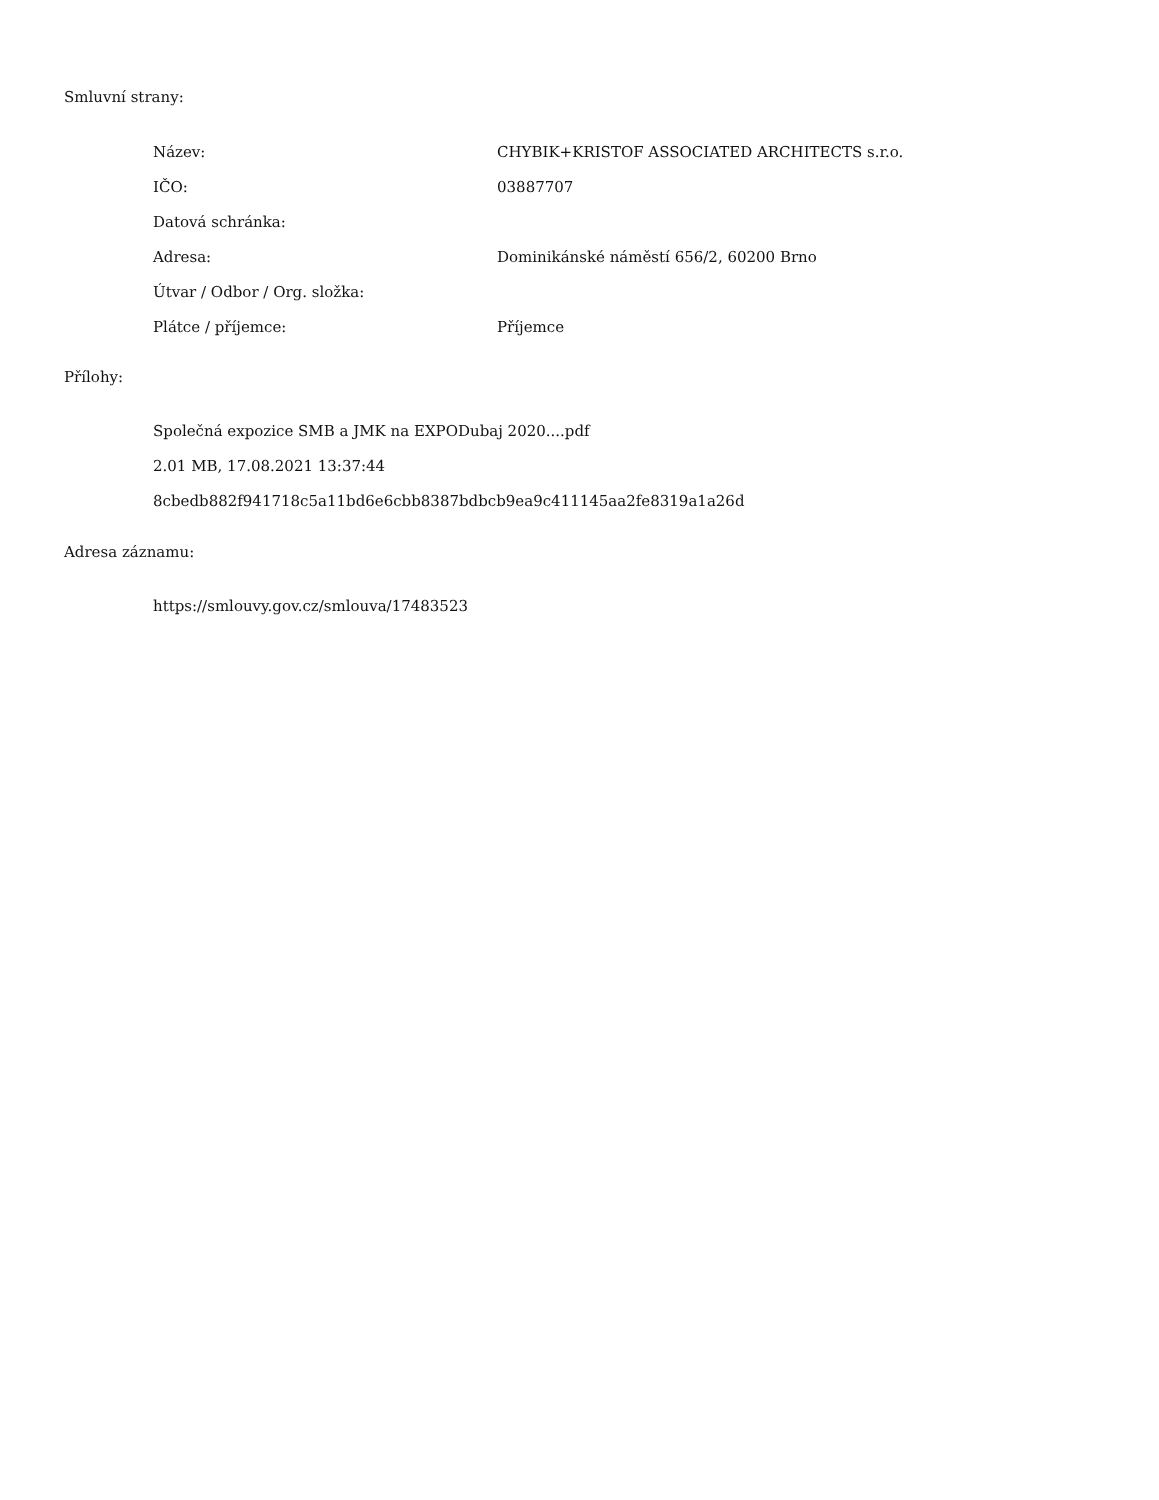Smluvní strany:
| Název: | CHYBIK+KRISTOF ASSOCIATED ARCHITECTS s.r.o. |
| IČO: | 03887707 |
| Datová schránka: | |
| Adresa: | Dominikánské náměstí 656/2, 60200 Brno |
| Útvar / Odbor / Org. složka: | |
| Plátce / příjemce: | Příjemce |
Přílohy:
Společná expozice SMB a JMK na EXPODubaj 2020....pdf
2.01 MB, 17.08.2021 13:37:44
8cbedb882f941718c5a11bd6e6cbb8387bdbcb9ea9c411145aa2fe8319a1a26d
Adresa záznamu:
https://smlouvy.gov.cz/smlouva/17483523